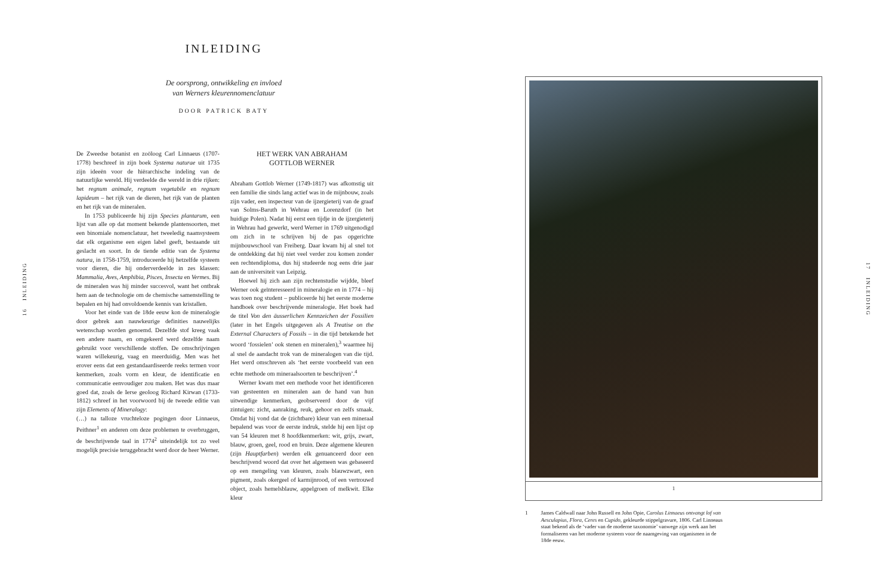16 INLEIDING
INLEIDING
De oorsprong, ontwikkeling en invloed
van Werners kleurennomenclatuur
DOOR PATRICK BATY
De Zweedse botanist en zoöloog Carl Linnaeus (1707-1778) beschreef in zijn boek Systema naturae uit 1735 zijn ideeën voor de hiërarchische indeling van de natuurlijke wereld. Hij verdeelde die wereld in drie rijken: het regnum animale, regnum vegetabile en regnum lapideum – het rijk van de dieren, het rijk van de planten en het rijk van de mineralen.
In 1753 publiceerde hij zijn Species plantarum, een lijst van alle op dat moment bekende plantensoorten, met een binomiale nomenclatuur, het tweeledig naamsysteem dat elk organisme een eigen label geeft, bestaande uit geslacht en soort. In de tiende editie van de Systema natura, in 1758-1759, introduceerde hij hetzelfde systeem voor dieren, die hij onderverdeelde in zes klassen: Mammalia, Aves, Amphibia, Pisces, Insecta en Vermes. Bij de mineralen was hij minder succesvol, want het ontbrak hem aan de technologie om de chemische samenstelling te bepalen en hij had onvoldoende kennis van kristallen.
Voor het einde van de 18de eeuw kon de mineralogie door gebrek aan nauwkeurige definities nauwelijks wetenschap worden genoemd. Dezelfde stof kreeg vaak een andere naam, en omgekeerd werd dezelfde naam gebruikt voor verschillende stoffen. De omschrijvingen waren willekeurig, vaag en meerduidig. Men was het erover eens dat een gestandaardiseerde reeks termen voor kenmerken, zoals vorm en kleur, de identificatie en communicatie eenvoudiger zou maken. Het was dus maar goed dat, zoals de Ierse geoloog Richard Kirwan (1733-1812) schreef in het voorwoord bij de tweede editie van zijn Elements of Mineralogy:
(…) na talloze vruchteloze pogingen door Linnaeus, Peithner<sup>1</sup> en anderen om deze problemen te overbruggen, de beschrijvende taal in 1774<sup>2</sup> uiteindelijk tot zo veel mogelijk precisie teruggebracht werd door de heer Werner.
HET WERK VAN ABRAHAM
GOTTLOB WERNER
Abraham Gottlob Werner (1749-1817) was afkomstig uit een familie die sinds lang actief was in de mijnbouw, zoals zijn vader, een inspecteur van de ijzergieterij van de graaf van Solms-Baruth in Wehrau en Lorenzdorf (in het huidige Polen). Nadat hij eerst een tijdje in de ijzergieterij in Wehrau had gewerkt, werd Werner in 1769 uitgenodigd om zich in te schrijven bij de pas opgerichte mijnbouwschool van Freiberg. Daar kwam hij al snel tot de ontdekking dat hij niet veel verder zou komen zonder een rechtendiploma, dus hij studeerde nog eens drie jaar aan de universiteit van Leipzig.
Hoewel hij zich aan zijn rechtenstudie wijdde, bleef Werner ook geïnteresseerd in mineralogie en in 1774 – hij was toen nog student – publiceerde hij het eerste moderne handboek over beschrijvende mineralogie. Het boek had de titel Von den äusserlichen Kennzeichen der Fossilien (later in het Engels uitgegeven als A Treatise on the External Characters of Fossils – in die tijd betekende het woord ‘fossielen’ ook stenen en mineralen),<sup>3</sup> waarmee hij al snel de aandacht trok van de mineralogen van die tijd. Het werd omschreven als ‘het eerste voorbeeld van een echte methode om mineraalsoorten te beschrijven’.<sup>4</sup>
Werner kwam met een methode voor het identificeren van gesteenten en mineralen aan de hand van hun uitwendige kenmerken, geobserveerd door de vijf zintuigen: zicht, aanraking, reuk, gehoor en zelfs smaak. Omdat hij vond dat de (zichtbare) kleur van een mineraal bepalend was voor de eerste indruk, stelde hij een lijst op van 54 kleuren met 8 hoofdkenmerken: wit, grijs, zwart, blauw, groen, geel, rood en bruin. Deze algemene kleuren (zijn Hauptfarben) werden elk genuanceerd door een beschrijvend woord dat over het algemeen was gebaseerd op een mengeling van kleuren, zoals blauwzwart, een pigment, zoals okergeel of karmijnrood, of een vertrouwd object, zoals hemelsblauw, appelgroen of melkwit. Elke kleur
1
1 James Caldwall naar John Russell en John Opie, Carolus Linnaeus ontvangt lof van Aesculapius, Flora, Ceres en Cupido, gekleurde stippelgravure, 1806. Carl Linneaus staat bekend als de ‘vader van de moderne taxonomie’ vanwege zijn werk aan het formaliseren van het moderne systeem voor de naamgeving van organismen in de 18de eeuw.
17 INLEIDING